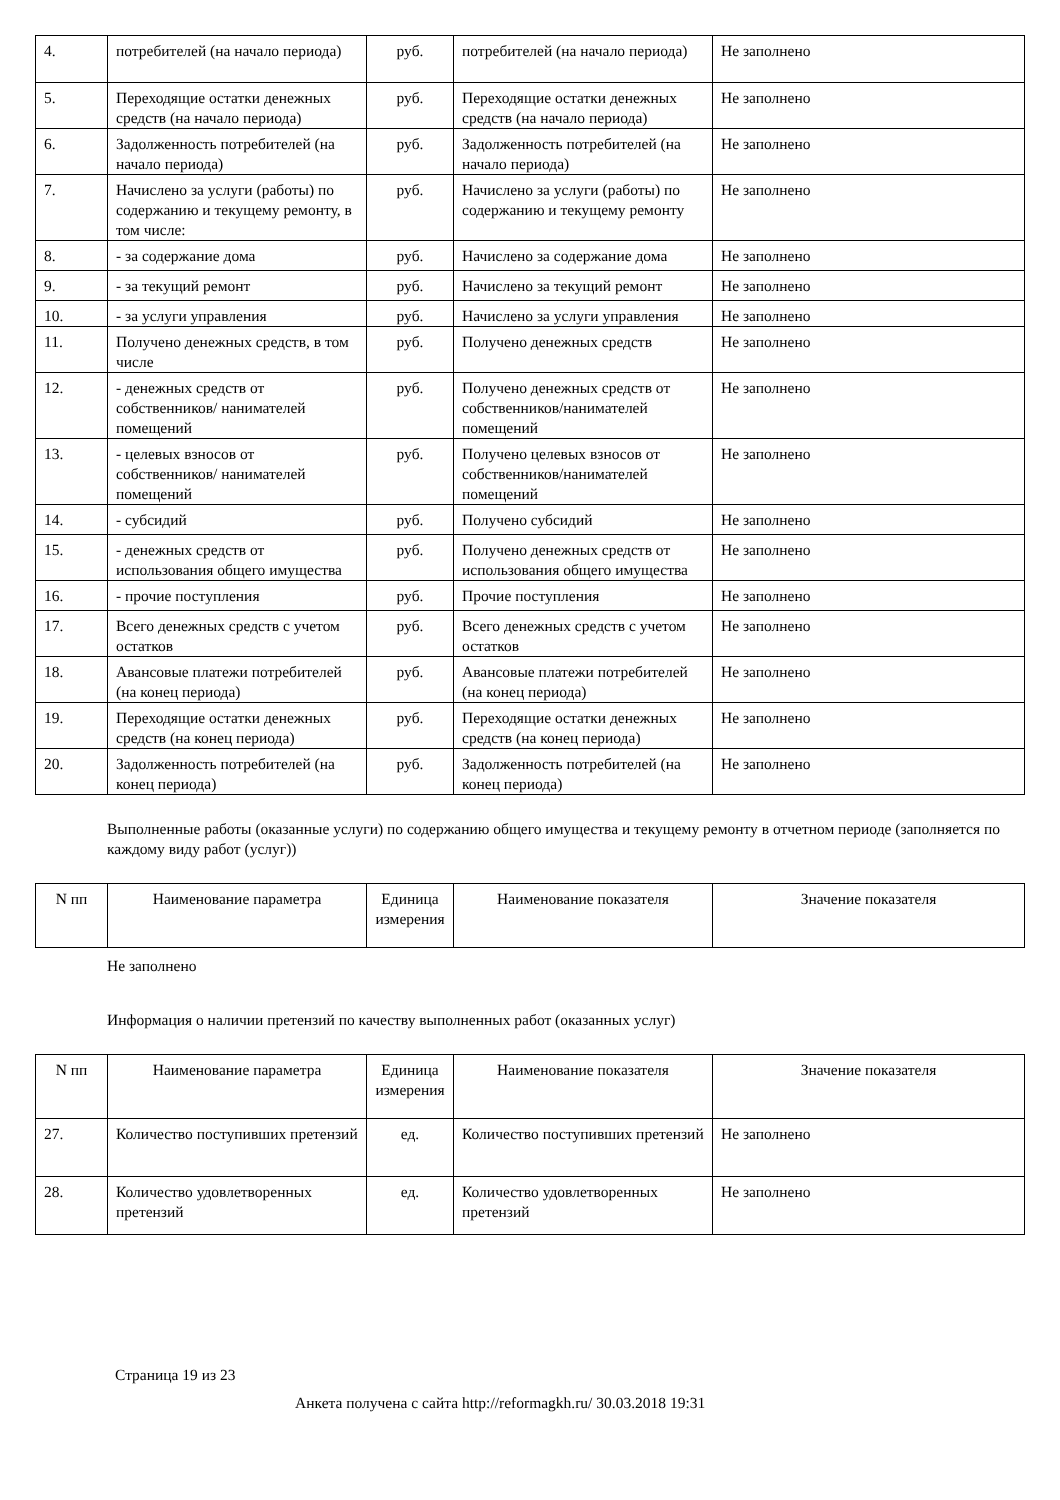| 4. | потребителей (на начало периода) | руб. | потребителей (на начало периода) | Не заполнено |
| 5. | Переходящие остатки денежных средств (на начало периода) | руб. | Переходящие остатки денежных средств (на начало периода) | Не заполнено |
| 6. | Задолженность потребителей (на начало периода) | руб. | Задолженность потребителей (на начало периода) | Не заполнено |
| 7. | Начислено за услуги (работы) по содержанию и текущему ремонту, в том числе: | руб. | Начислено за услуги (работы) по содержанию и текущему ремонту | Не заполнено |
| 8. | - за содержание дома | руб. | Начислено за содержание дома | Не заполнено |
| 9. | - за текущий ремонт | руб. | Начислено за текущий ремонт | Не заполнено |
| 10. | - за услуги управления | руб. | Начислено за услуги управления | Не заполнено |
| 11. | Получено денежных средств, в том числе | руб. | Получено денежных средств | Не заполнено |
| 12. | - денежных средств от собственников/ нанимателей помещений | руб. | Получено денежных средств от собственников/нанимателей помещений | Не заполнено |
| 13. | - целевых взносов от собственников/ нанимателей помещений | руб. | Получено целевых взносов от собственников/нанимателей помещений | Не заполнено |
| 14. | - субсидий | руб. | Получено субсидий | Не заполнено |
| 15. | - денежных средств от использования общего имущества | руб. | Получено денежных средств от использования общего имущества | Не заполнено |
| 16. | - прочие поступления | руб. | Прочие поступления | Не заполнено |
| 17. | Всего денежных средств с учетом остатков | руб. | Всего денежных средств с учетом остатков | Не заполнено |
| 18. | Авансовые платежи потребителей (на конец периода) | руб. | Авансовые платежи потребителей (на конец периода) | Не заполнено |
| 19. | Переходящие остатки денежных средств (на конец периода) | руб. | Переходящие остатки денежных средств (на конец периода) | Не заполнено |
| 20. | Задолженность потребителей (на конец периода) | руб. | Задолженность потребителей (на конец периода) | Не заполнено |
Выполненные работы (оказанные услуги) по содержанию общего имущества и текущему ремонту в отчетном периоде (заполняется по каждому виду работ (услуг))
| N пп | Наименование параметра | Единица измерения | Наименование показателя | Значение показателя |
| --- | --- | --- | --- | --- |
Не заполнено
Информация о наличии претензий по качеству выполненных работ (оказанных услуг)
| N пп | Наименование параметра | Единица измерения | Наименование показателя | Значение показателя |
| --- | --- | --- | --- | --- |
| 27. | Количество поступивших претензий | ед. | Количество поступивших претензий | Не заполнено |
| 28. | Количество удовлетворенных претензий | ед. | Количество удовлетворенных претензий | Не заполнено |
Страница 19 из 23
Анкета получена с сайта http://reformagkh.ru/ 30.03.2018 19:31